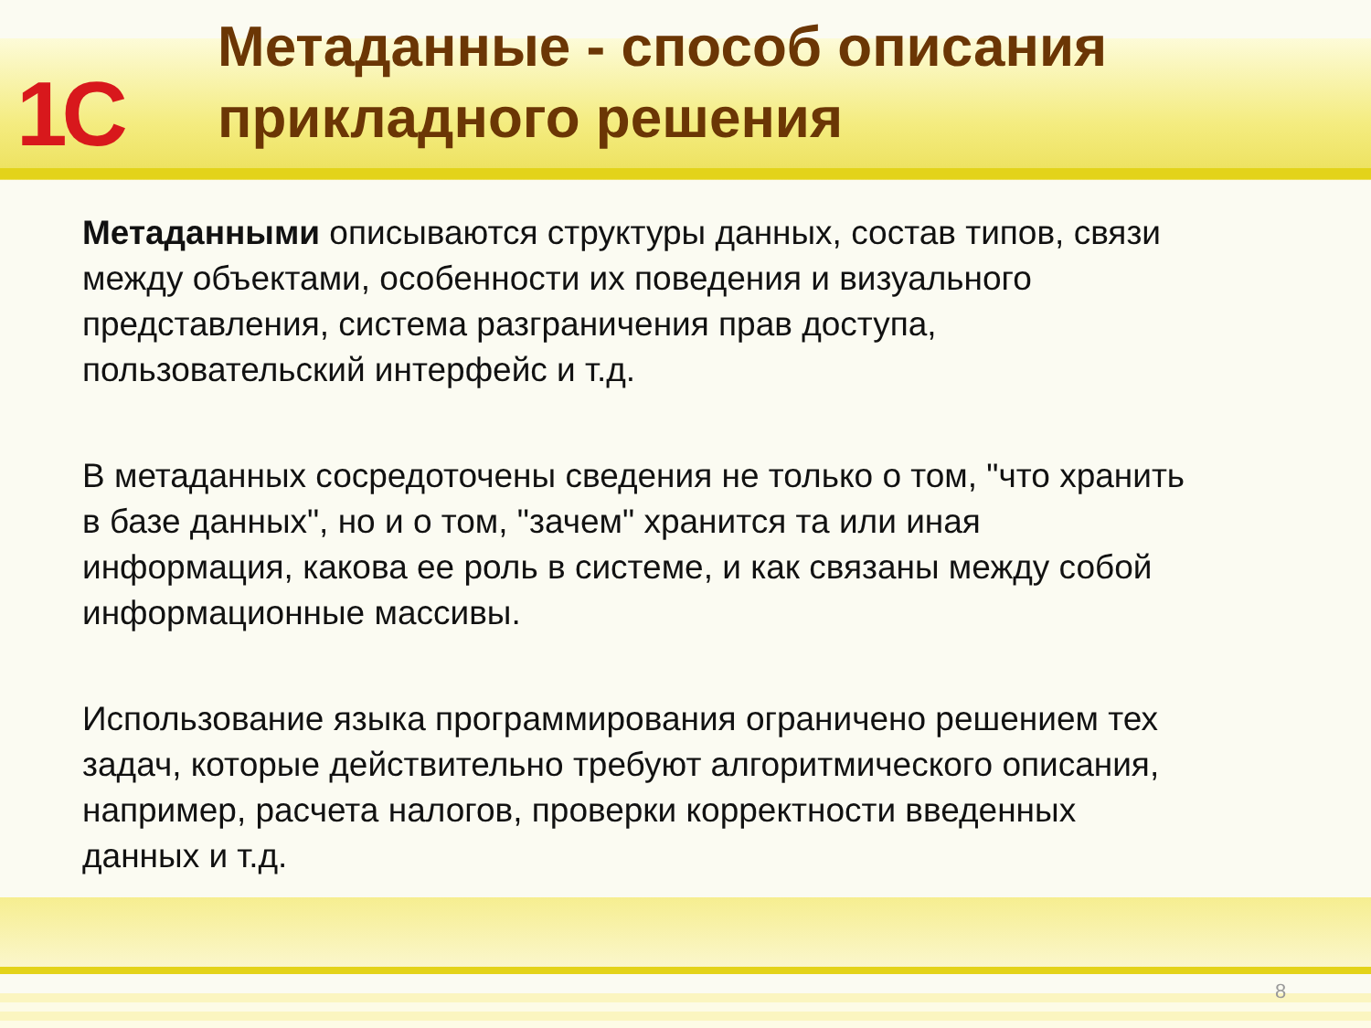1C
Метаданные - способ описания
прикладного решения
Метаданными описываются структуры данных, состав типов, связи между объектами, особенности их поведения и визуального представления, система разграничения прав доступа, пользовательский интерфейс и т.д.
В метаданных сосредоточены сведения не только о том, "что хранить в базе данных", но и о том, "зачем" хранится та или иная информация, какова ее роль в системе, и как связаны между собой информационные массивы.
Использование языка программирования ограничено решением тех задач, которые действительно требуют алгоритмического описания, например, расчета налогов, проверки корректности введенных данных и т.д.
8